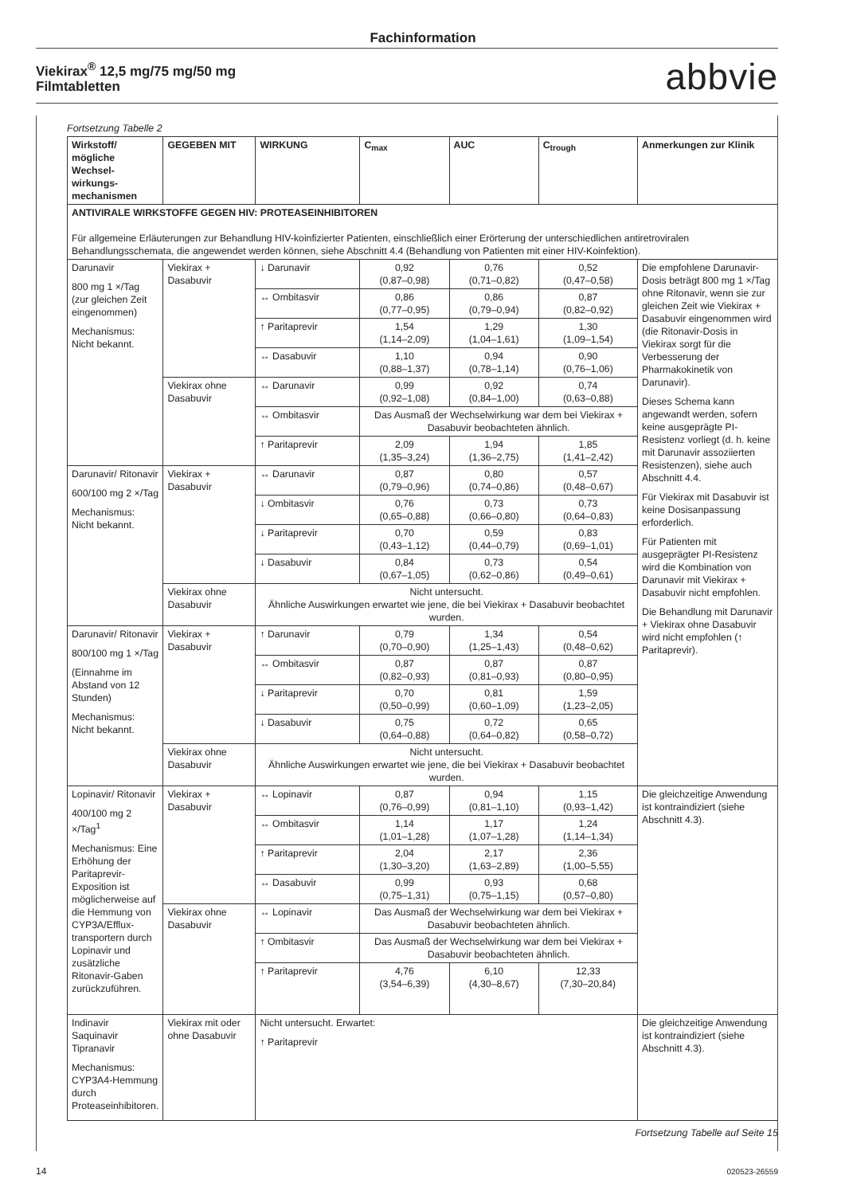Fachinformation
Viekirax<sup>®</sup> 12,5 mg/75 mg/50 mg
Filmtabletten
abbvie
Fortsetzung Tabelle 2
| Wirkstoff/ mögliche Wechsel-wirkungs-mechanismen | GEGEBEN MIT | WIRKUNG | C<sub>max</sub> | AUC | C<sub>trough</sub> | Anmerkungen zur Klinik |
| --- | --- | --- | --- | --- | --- | --- |
| ANTIVIRALE WIRKSTOFFE GEGEN HIV: PROTEASEINHIBITOREN Für allgemeine Erläuterungen zur Behandlung HIV-koinfizierter Patienten, einschließlich einer Erörterung der unterschiedlichen antiretroviralen Behandlungsschemata, die angewendet werden können, siehe Abschnitt 4.4 (Behandlung von Patienten mit einer HIV-Koinfektion). | | | | | | |
| Darunavir 800 mg 1 ×/Tag (zur gleichen Zeit eingenommen) Mechanismus: Nicht bekannt. | Viekirax + Dasabuvir | ↓ Darunavir | 0,92 (0,87–0,98) | 0,76 (0,71–0,82) | 0,52 (0,47–0,58) | Die empfohlene Darunavir-Dosis beträgt 800 mg 1 ×/Tag ohne Ritonavir, wenn sie zur gleichen Zeit wie Viekirax + Dasabuvir eingenommen wird (die Ritonavir-Dosis in Viekirax sorgt für die Verbesserung der Pharmakokinetik von Darunavir). Dieses Schema kann angewandt werden, sofern keine ausgeprägte PI-Resistenz vorliegt (d. h. keine mit Darunavir assoziierten Resistenzen), siehe auch Abschnitt 4.4. Für Viekirax mit Dasabuvir ist keine Dosisanpassung erforderlich. Für Patienten mit ausgeprägter PI-Resistenz wird die Kombination von Darunavir mit Viekirax + Dasabuvir nicht empfohlen. Die Behandlung mit Darunavir + Viekirax ohne Dasabuvir wird nicht empfohlen (↑ Paritaprevir). |
| | | ↔ Ombitasvir | 0,86 (0,77–0,95) | 0,86 (0,79–0,94) | 0,87 (0,82–0,92) | |
| | | ↑ Paritaprevir | 1,54 (1,14–2,09) | 1,29 (1,04–1,61) | 1,30 (1,09–1,54) | |
| | | ↔ Dasabuvir | 1,10 (0,88–1,37) | 0,94 (0,78–1,14) | 0,90 (0,76–1,06) | |
| | Viekirax ohne Dasabuvir | ↔ Darunavir | 0,99 (0,92–1,08) | 0,92 (0,84–1,00) | 0,74 (0,63–0,88) | |
| | | ↔ Ombitasvir | Das Ausmaß der Wechselwirkung war dem bei Viekirax + Dasabuvir beobachteten ähnlich. | | | |
| | | ↑ Paritaprevir | 2,09 (1,35–3,24) | 1,94 (1,36–2,75) | 1,85 (1,41–2,42) | |
| Darunavir/ Ritonavir 600/100 mg 2 ×/Tag Mechanismus: Nicht bekannt. | Viekirax + Dasabuvir | ↔ Darunavir | 0,87 (0,79–0,96) | 0,80 (0,74–0,86) | 0,57 (0,48–0,67) | |
| | | ↓ Ombitasvir | 0,76 (0,65–0,88) | 0,73 (0,66–0,80) | 0,73 (0,64–0,83) | |
| | | ↓ Paritaprevir | 0,70 (0,43–1,12) | 0,59 (0,44–0,79) | 0,83 (0,69–1,01) | |
| | | ↓ Dasabuvir | 0,84 (0,67–1,05) | 0,73 (0,62–0,86) | 0,54 (0,49–0,61) | |
| | Viekirax ohne Dasabuvir | Nicht untersucht. Ähnliche Auswirkungen erwartet wie jene, die bei Viekirax + Dasabuvir beobachtet wurden. | | | | |
| Darunavir/ Ritonavir 800/100 mg 1 ×/Tag (Einnahme im Abstand von 12 Stunden) Mechanismus: Nicht bekannt. | Viekirax + Dasabuvir | ↑ Darunavir | 0,79 (0,70–0,90) | 1,34 (1,25–1,43) | 0,54 (0,48–0,62) | |
| | | ↔ Ombitasvir | 0,87 (0,82–0,93) | 0,87 (0,81–0,93) | 0,87 (0,80–0,95) | |
| | | ↓ Paritaprevir | 0,70 (0,50–0,99) | 0,81 (0,60–1,09) | 1,59 (1,23–2,05) | |
| | | ↓ Dasabuvir | 0,75 (0,64–0,88) | 0,72 (0,64–0,82) | 0,65 (0,58–0,72) | |
| | Viekirax ohne Dasabuvir | Nicht untersucht. Ähnliche Auswirkungen erwartet wie jene, die bei Viekirax + Dasabuvir beobachtet wurden. | | | | |
| Lopinavir/ Ritonavir 400/100 mg 2 ×/Tag<sup>1</sup> Mechanismus: Eine Erhöhung der Paritaprevir-Exposition ist möglicherweise auf die Hemmung von CYP3A/Efflux-transportern durch Lopinavir und zusätzliche Ritonavir-Gaben zurückzuführen. | Viekirax + Dasabuvir | ↔ Lopinavir | 0,87 (0,76–0,99) | 0,94 (0,81–1,10) | 1,15 (0,93–1,42) | Die gleichzeitige Anwendung ist kontraindiziert (siehe Abschnitt 4.3). |
| | | ↔ Ombitasvir | 1,14 (1,01–1,28) | 1,17 (1,07–1,28) | 1,24 (1,14–1,34) | |
| | | ↑ Paritaprevir | 2,04 (1,30–3,20) | 2,17 (1,63–2,89) | 2,36 (1,00–5,55) | |
| | | ↔ Dasabuvir | 0,99 (0,75–1,31) | 0,93 (0,75–1,15) | 0,68 (0,57–0,80) | |
| | Viekirax ohne Dasabuvir | ↔ Lopinavir | Das Ausmaß der Wechselwirkung war dem bei Viekirax + Dasabuvir beobachteten ähnlich. | | | |
| | | ↑ Ombitasvir | Das Ausmaß der Wechselwirkung war dem bei Viekirax + Dasabuvir beobachteten ähnlich. | | | |
| | | ↑ Paritaprevir | 4,76 (3,54–6,39) | 6,10 (4,30–8,67) | 12,33 (7,30–20,84) | |
| Indinavir Saquinavir Tipranavir Mechanismus: CYP3A4-Hemmung durch Proteaseinhibitoren. | Viekirax mit oder ohne Dasabuvir | Nicht untersucht. Erwartet: ↑ Paritaprevir | | | | Die gleichzeitige Anwendung ist kontraindiziert (siehe Abschnitt 4.3). |
Fortsetzung Tabelle auf Seite 15
14 020523-26559